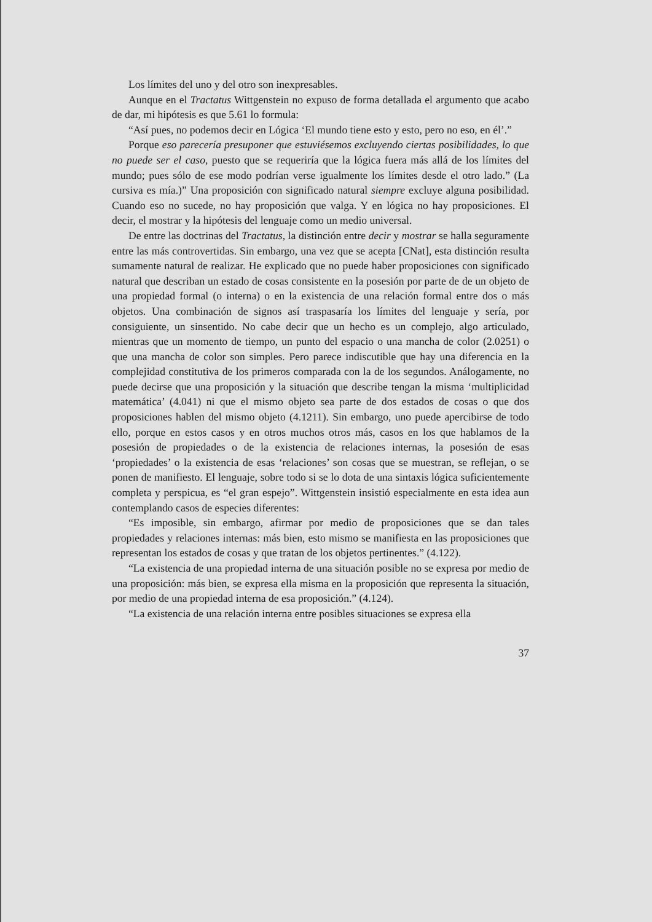Los límites del uno y del otro son inexpresables.
Aunque en el Tractatus Wittgenstein no expuso de forma detallada el argumento que acabo de dar, mi hipótesis es que 5.61 lo formula:
“Así pues, no podemos decir en Lógica ‘El mundo tiene esto y esto, pero no eso, en él’.”
Porque eso parecería presuponer que estuviésemos excluyendo ciertas posibilidades, lo que no puede ser el caso, puesto que se requeriría que la lógica fuera más allá de los límites del mundo; pues sólo de ese modo podrían verse igualmente los límites desde el otro lado.” (La cursiva es mía.)” Una proposición con significado natural siempre excluye alguna posibilidad. Cuando eso no sucede, no hay proposición que valga. Y en lógica no hay proposiciones. El decir, el mostrar y la hipótesis del lenguaje como un medio universal.
De entre las doctrinas del Tractatus, la distinción entre decir y mostrar se halla seguramente entre las más controvertidas. Sin embargo, una vez que se acepta [CNat], esta distinción resulta sumamente natural de realizar. He explicado que no puede haber proposiciones con significado natural que describan un estado de cosas consistente en la posesión por parte de de un objeto de una propiedad formal (o interna) o en la existencia de una relación formal entre dos o más objetos. Una combinación de signos así traspasaría los límites del lenguaje y sería, por consiguiente, un sinsentido. No cabe decir que un hecho es un complejo, algo articulado, mientras que un momento de tiempo, un punto del espacio o una mancha de color (2.0251) o que una mancha de color son simples. Pero parece indiscutible que hay una diferencia en la complejidad constitutiva de los primeros comparada con la de los segundos. Análogamente, no puede decirse que una proposición y la situación que describe tengan la misma ‘multiplicidad matemática’ (4.041) ni que el mismo objeto sea parte de dos estados de cosas o que dos proposiciones hablen del mismo objeto (4.1211). Sin embargo, uno puede apercibirse de todo ello, porque en estos casos y en otros muchos otros más, casos en los que hablamos de la posesión de propiedades o de la existencia de relaciones internas, la posesión de esas ‘propiedades’ o la existencia de esas ‘relaciones’ son cosas que se muestran, se reflejan, o se ponen de manifiesto. El lenguaje, sobre todo si se lo dota de una sintaxis lógica suficientemente completa y perspicua, es “el gran espejo”. Wittgenstein insistió especialmente en esta idea aun contemplando casos de especies diferentes:
“Es imposible, sin embargo, afirmar por medio de proposiciones que se dan tales propiedades y relaciones internas: más bien, esto mismo se manifiesta en las proposiciones que representan los estados de cosas y que tratan de los objetos pertinentes.” (4.122).
“La existencia de una propiedad interna de una situación posible no se expresa por medio de una proposición: más bien, se expresa ella misma en la proposición que representa la situación, por medio de una propiedad interna de esa proposición.” (4.124).
“La existencia de una relación interna entre posibles situaciones se expresa ella
37